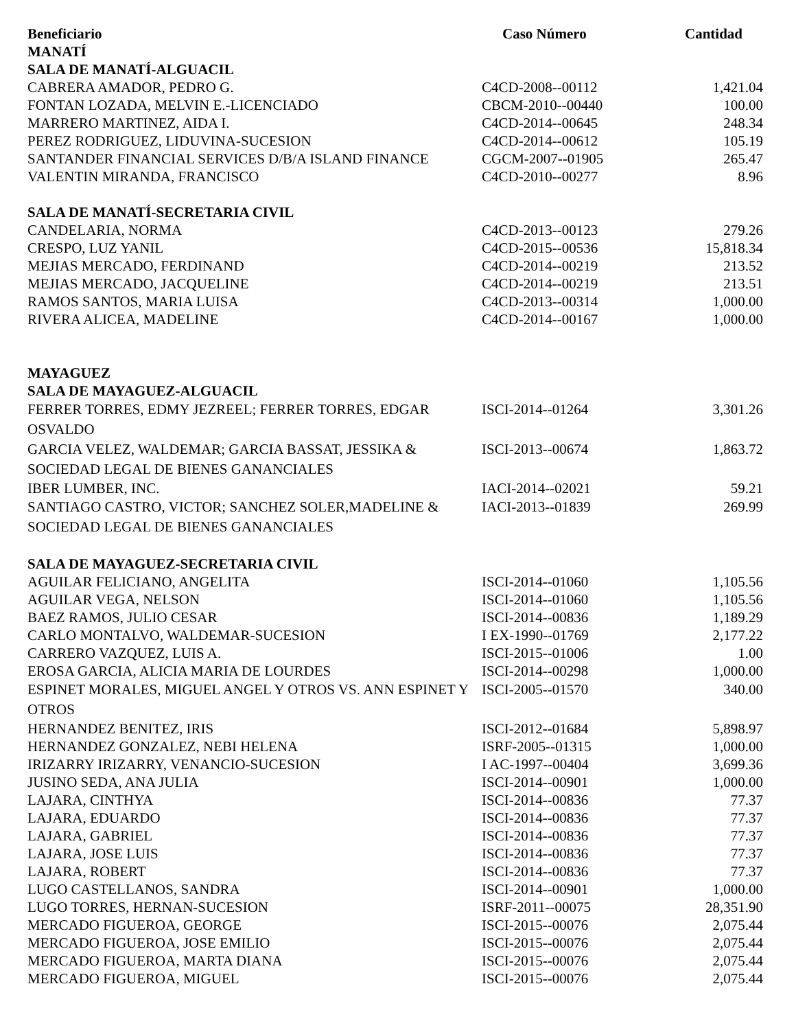| Beneficiario | Caso Número | Cantidad |
| --- | --- | --- |
| MANATÍ | | |
| SALA DE MANATÍ-ALGUACIL | | |
| CABRERA AMADOR, PEDRO G. | C4CD-2008--00112 | 1,421.04 |
| FONTAN LOZADA, MELVIN E.-LICENCIADO | CBCM-2010--00440 | 100.00 |
| MARRERO MARTINEZ, AIDA I. | C4CD-2014--00645 | 248.34 |
| PEREZ RODRIGUEZ, LIDUVINA-SUCESION | C4CD-2014--00612 | 105.19 |
| SANTANDER FINANCIAL SERVICES D/B/A ISLAND FINANCE | CGCM-2007--01905 | 265.47 |
| VALENTIN MIRANDA, FRANCISCO | C4CD-2010--00277 | 8.96 |
| SALA DE MANATÍ-SECRETARIA CIVIL | | |
| CANDELARIA, NORMA | C4CD-2013--00123 | 279.26 |
| CRESPO, LUZ YANIL | C4CD-2015--00536 | 15,818.34 |
| MEJIAS MERCADO, FERDINAND | C4CD-2014--00219 | 213.52 |
| MEJIAS MERCADO, JACQUELINE | C4CD-2014--00219 | 213.51 |
| RAMOS SANTOS, MARIA LUISA | C4CD-2013--00314 | 1,000.00 |
| RIVERA ALICEA, MADELINE | C4CD-2014--00167 | 1,000.00 |
| MAYAGUEZ | | |
| SALA DE MAYAGUEZ-ALGUACIL | | |
| FERRER TORRES, EDMY JEZREEL; FERRER TORRES, EDGAR OSVALDO | ISCI-2014--01264 | 3,301.26 |
| GARCIA VELEZ, WALDEMAR; GARCIA BASSAT, JESSIKA & SOCIEDAD LEGAL DE BIENES GANANCIALES | ISCI-2013--00674 | 1,863.72 |
| IBER LUMBER, INC. | IACI-2014--02021 | 59.21 |
| SANTIAGO CASTRO, VICTOR; SANCHEZ SOLER,MADELINE & SOCIEDAD LEGAL DE BIENES GANANCIALES | IACI-2013--01839 | 269.99 |
| SALA DE MAYAGUEZ-SECRETARIA CIVIL | | |
| AGUILAR FELICIANO, ANGELITA | ISCI-2014--01060 | 1,105.56 |
| AGUILAR VEGA, NELSON | ISCI-2014--01060 | 1,105.56 |
| BAEZ RAMOS, JULIO CESAR | ISCI-2014--00836 | 1,189.29 |
| CARLO MONTALVO, WALDEMAR-SUCESION | I EX-1990--01769 | 2,177.22 |
| CARRERO VAZQUEZ, LUIS A. | ISCI-2015--01006 | 1.00 |
| EROSA GARCIA, ALICIA MARIA DE LOURDES | ISCI-2014--00298 | 1,000.00 |
| ESPINET MORALES, MIGUEL ANGEL Y OTROS VS. ANN ESPINET Y OTROS | ISCI-2005--01570 | 340.00 |
| HERNANDEZ BENITEZ, IRIS | ISCI-2012--01684 | 5,898.97 |
| HERNANDEZ GONZALEZ, NEBI HELENA | ISRF-2005--01315 | 1,000.00 |
| IRIZARRY IRIZARRY, VENANCIO-SUCESION | I AC-1997--00404 | 3,699.36 |
| JUSINO SEDA, ANA JULIA | ISCI-2014--00901 | 1,000.00 |
| LAJARA, CINTHYA | ISCI-2014--00836 | 77.37 |
| LAJARA, EDUARDO | ISCI-2014--00836 | 77.37 |
| LAJARA, GABRIEL | ISCI-2014--00836 | 77.37 |
| LAJARA, JOSE LUIS | ISCI-2014--00836 | 77.37 |
| LAJARA, ROBERT | ISCI-2014--00836 | 77.37 |
| LUGO CASTELLANOS, SANDRA | ISCI-2014--00901 | 1,000.00 |
| LUGO TORRES, HERNAN-SUCESION | ISRF-2011--00075 | 28,351.90 |
| MERCADO FIGUEROA, GEORGE | ISCI-2015--00076 | 2,075.44 |
| MERCADO FIGUEROA, JOSE EMILIO | ISCI-2015--00076 | 2,075.44 |
| MERCADO FIGUEROA, MARTA DIANA | ISCI-2015--00076 | 2,075.44 |
| MERCADO FIGUEROA, MIGUEL | ISCI-2015--00076 | 2,075.44 |